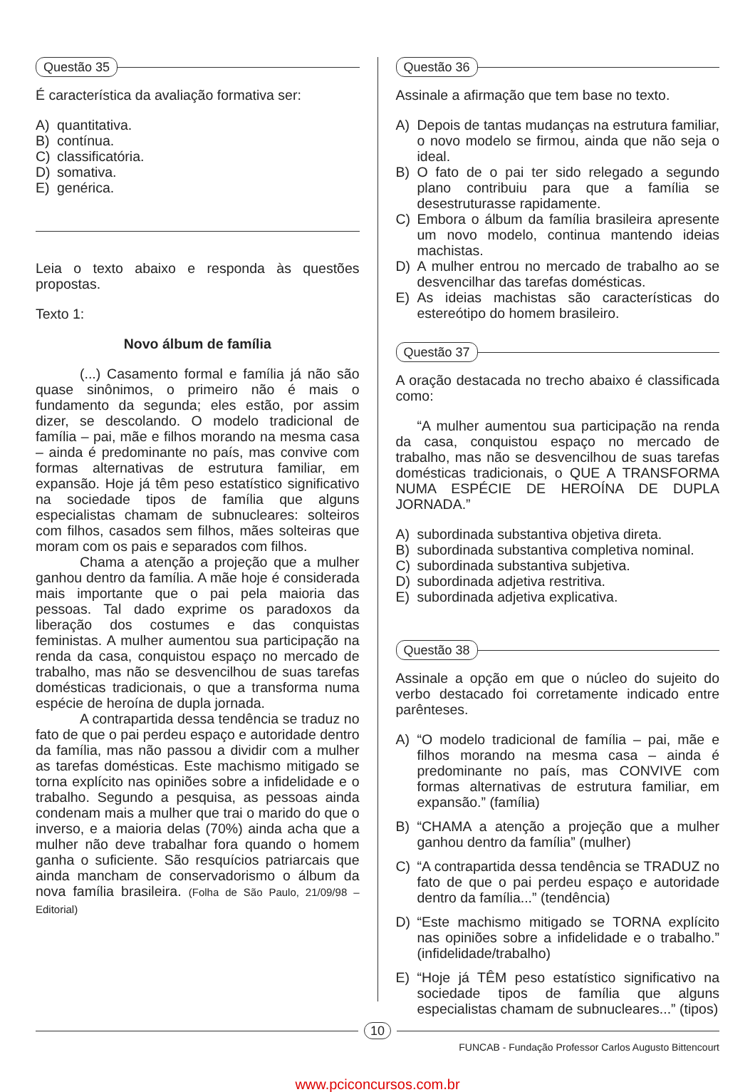Questão 35
É característica da avaliação formativa ser:
A) quantitativa.
B) contínua.
C) classificatória.
D) somativa.
E) genérica.
Leia o texto abaixo e responda às questões propostas.
Texto 1:
Novo álbum de família
(...) Casamento formal e família já não são quase sinônimos, o primeiro não é mais o fundamento da segunda; eles estão, por assim dizer, se descolando. O modelo tradicional de família – pai, mãe e filhos morando na mesma casa – ainda é predominante no país, mas convive com formas alternativas de estrutura familiar, em expansão. Hoje já têm peso estatístico significativo na sociedade tipos de família que alguns especialistas chamam de subnucleares: solteiros com filhos, casados sem filhos, mães solteiras que moram com os pais e separados com filhos.
Chama a atenção a projeção que a mulher ganhou dentro da família. A mãe hoje é considerada mais importante que o pai pela maioria das pessoas. Tal dado exprime os paradoxos da liberação dos costumes e das conquistas feministas. A mulher aumentou sua participação na renda da casa, conquistou espaço no mercado de trabalho, mas não se desvencilhou de suas tarefas domésticas tradicionais, o que a transforma numa espécie de heroína de dupla jornada.
A contrapartida dessa tendência se traduz no fato de que o pai perdeu espaço e autoridade dentro da família, mas não passou a dividir com a mulher as tarefas domésticas. Este machismo mitigado se torna explícito nas opiniões sobre a infidelidade e o trabalho. Segundo a pesquisa, as pessoas ainda condenam mais a mulher que trai o marido do que o inverso, e a maioria delas (70%) ainda acha que a mulher não deve trabalhar fora quando o homem ganha o suficiente. São resquícios patriarcais que ainda mancham de conservadorismo o álbum da nova família brasileira. (Folha de São Paulo, 21/09/98 – Editorial)
Questão 36
Assinale a afirmação que tem base no texto.
A) Depois de tantas mudanças na estrutura familiar, o novo modelo se firmou, ainda que não seja o ideal.
B) O fato de o pai ter sido relegado a segundo plano contribuiu para que a família se desestruturasse rapidamente.
C) Embora o álbum da família brasileira apresente um novo modelo, continua mantendo ideias machistas.
D) A mulher entrou no mercado de trabalho ao se desvencilhar das tarefas domésticas.
E) As ideias machistas são características do estereótipo do homem brasileiro.
Questão 37
A oração destacada no trecho abaixo é classificada como:
“A mulher aumentou sua participação na renda da casa, conquistou espaço no mercado de trabalho, mas não se desvencilhou de suas tarefas domésticas tradicionais, o QUE A TRANSFORMA NUMA ESPÉCIE DE HEROÍNA DE DUPLA JORNADA.”
A) subordinada substantiva objetiva direta.
B) subordinada substantiva completiva nominal.
C) subordinada substantiva subjetiva.
D) subordinada adjetiva restritiva.
E) subordinada adjetiva explicativa.
Questão 38
Assinale a opção em que o núcleo do sujeito do verbo destacado foi corretamente indicado entre parênteses.
A) “O modelo tradicional de família – pai, mãe e filhos morando na mesma casa – ainda é predominante no país, mas CONVIVE com formas alternativas de estrutura familiar, em expansão.” (família)
B) “CHAMA a atenção a projeção que a mulher ganhou dentro da família” (mulher)
C) “A contrapartida dessa tendência se TRADUZ no fato de que o pai perdeu espaço e autoridade dentro da família...” (tendência)
D) “Este machismo mitigado se TORNA explícito nas opiniões sobre a infidelidade e o trabalho.” (infidelidade/trabalho)
E) “Hoje já TÊM peso estatístico significativo na sociedade tipos de família que alguns especialistas chamam de subnucleares...” (tipos)
10
FUNCAB - Fundação Professor Carlos Augusto Bittencourt
www.pciconcursos.com.br